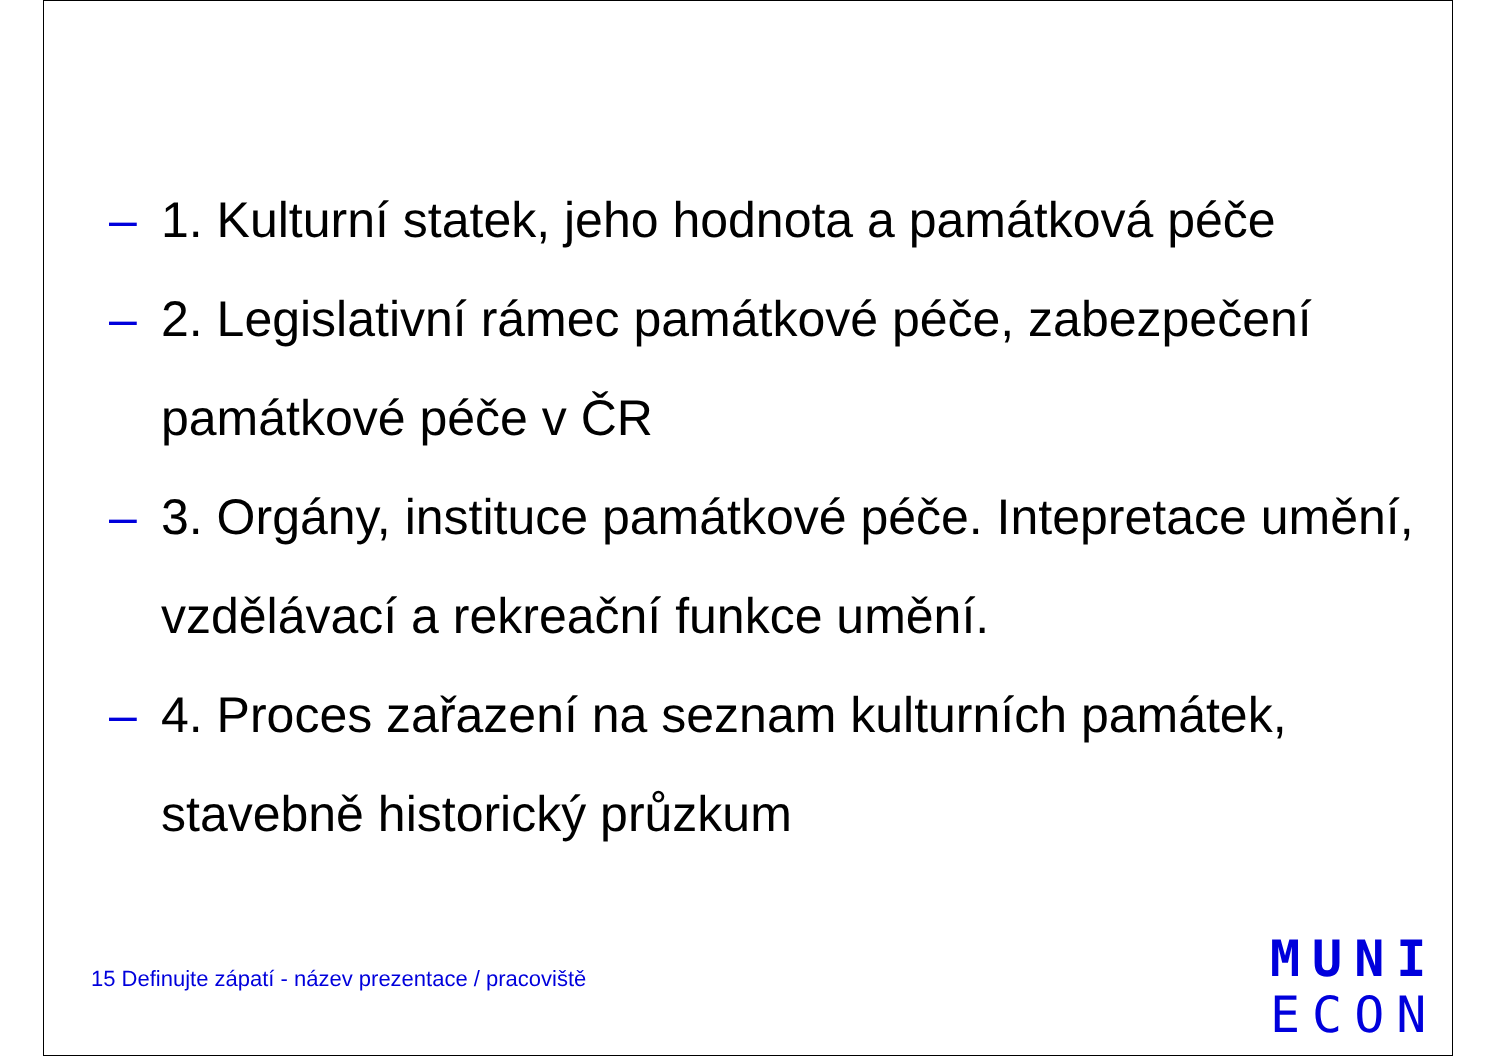– 1. Kulturní statek, jeho hodnota a památková péče
– 2. Legislativní rámec památkové péče, zabezpečení památkové péče v ČR
– 3. Orgány, instituce památkové péče. Intepretace umění, vzdělávací a rekreační funkce umění.
– 4. Proces zařazení na seznam kulturních památek, stavebně historický průzkum
15 Definujte zápatí - název prezentace / pracoviště
MUNI
ECON